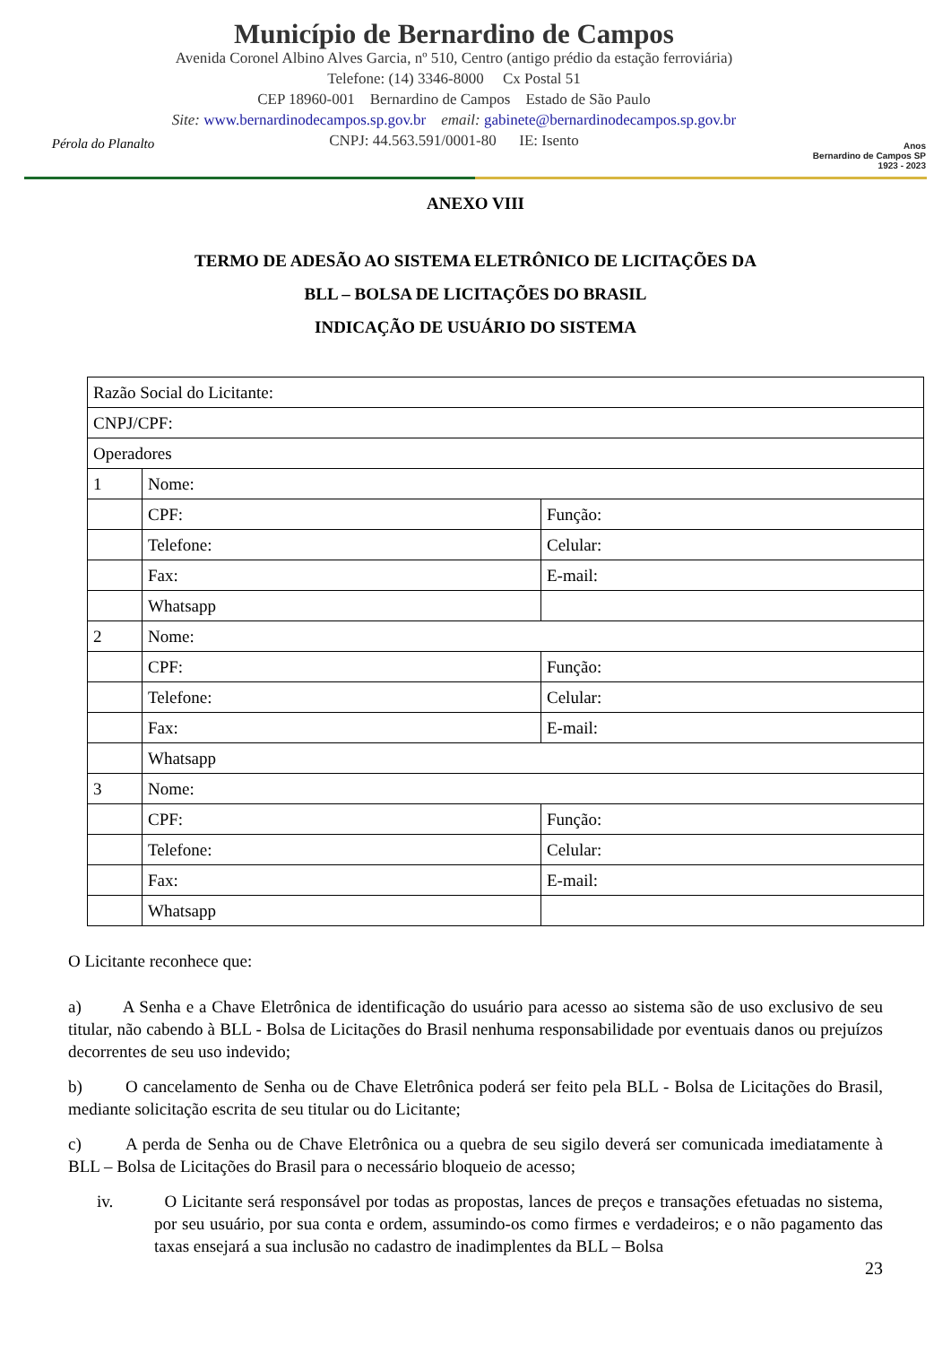Pérola do Planalto
Município de Bernardino de Campos
Avenida Coronel Albino Alves Garcia, nº 510, Centro (antigo prédio da estação ferroviária)
Telefone: (14) 3346-8000 Cx Postal 51
CEP 18960-001 Bernardino de Campos Estado de São Paulo
Site: www.bernardinodecampos.sp.gov.br email: gabinete@bernardinodecampos.sp.gov.br
CNPJ: 44.563.591/0001-80 IE: Isento
Anos
Bernardino de Campos SP
1923 - 2023
ANEXO VIII
TERMO DE ADESÃO AO SISTEMA ELETRÔNICO DE LICITAÇÕES DA
BLL – BOLSA DE LICITAÇÕES DO BRASIL
INDICAÇÃO DE USUÁRIO DO SISTEMA
| Razão Social do Licitante: | | |
| CNPJ/CPF: | | |
| Operadores | | |
| 1 | Nome: | |
| | CPF: | Função: |
| | Telefone: | Celular: |
| | Fax: | E-mail: |
| | Whatsapp | |
| 2 | Nome: | |
| | CPF: | Função: |
| | Telefone: | Celular: |
| | Fax: | E-mail: |
| | Whatsapp | |
| 3 | Nome: | |
| | CPF: | Função: |
| | Telefone: | Celular: |
| | Fax: | E-mail: |
| | Whatsapp | |
O Licitante reconhece que:
a) A Senha e a Chave Eletrônica de identificação do usuário para acesso ao sistema são de uso exclusivo de seu titular, não cabendo à BLL - Bolsa de Licitações do Brasil nenhuma responsabilidade por eventuais danos ou prejuízos decorrentes de seu uso indevido;
b) O cancelamento de Senha ou de Chave Eletrônica poderá ser feito pela BLL - Bolsa de Licitações do Brasil, mediante solicitação escrita de seu titular ou do Licitante;
c) A perda de Senha ou de Chave Eletrônica ou a quebra de seu sigilo deverá ser comunicada imediatamente à BLL – Bolsa de Licitações do Brasil para o necessário bloqueio de acesso;
iv. O Licitante será responsável por todas as propostas, lances de preços e transações efetuadas no sistema, por seu usuário, por sua conta e ordem, assumindo-os como firmes e verdadeiros; e o não pagamento das taxas ensejará a sua inclusão no cadastro de inadimplentes da BLL – Bolsa
23